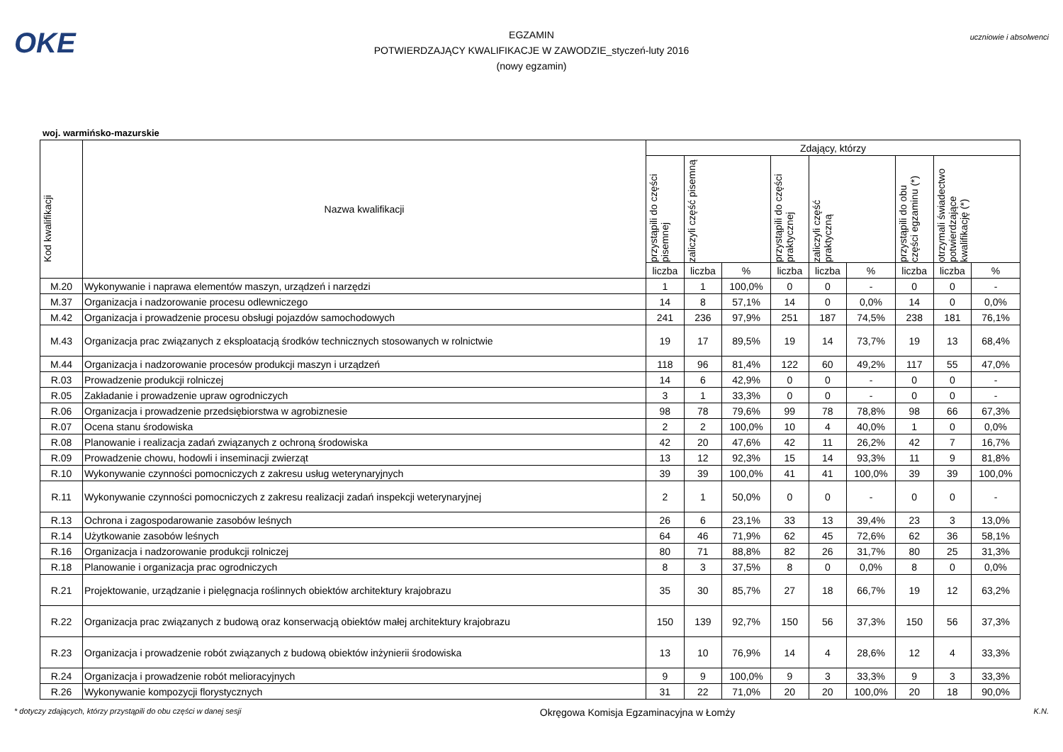OKE
EGZAMIN
POTWIERDZAJĄCY KWALIFIKACJE W ZAWODZIE_styczeń-luty 2016
(nowy egzamin)
uczniowie i absolwenci
woj. warmińsko-mazurskie
| Kod kwalifikacji | Nazwa kwalifikacji | Zdający, którzy | | | | | | | | |
| --- | --- | --- | --- | --- | --- | --- | --- | --- | --- | --- |
| | | przystąpili do części pisemnej | zaliczyli część pisemną | | przystąpili do części praktycznej | zaliczyli część praktyczną | | przystąpili do obu części egzaminu (*) | otrzymali świadectwo potwierdzające kwalifikację (*) | |
| | | liczba | liczba | % | liczba | liczba | % | liczba | liczba | % |
| M.20 | Wykonywanie i naprawa elementów maszyn, urządzeń i narzędzi | 1 | 1 | 100,0% | 0 | 0 | - | 0 | 0 | - |
| M.37 | Organizacja i nadzorowanie procesu odlewniczego | 14 | 8 | 57,1% | 14 | 0 | 0,0% | 14 | 0 | 0,0% |
| M.42 | Organizacja i prowadzenie procesu obsługi pojazdów samochodowych | 241 | 236 | 97,9% | 251 | 187 | 74,5% | 238 | 181 | 76,1% |
| M.43 | Organizacja prac związanych z eksploatacją środków technicznych stosowanych w rolnictwie | 19 | 17 | 89,5% | 19 | 14 | 73,7% | 19 | 13 | 68,4% |
| M.44 | Organizacja i nadzorowanie procesów produkcji maszyn i urządzeń | 118 | 96 | 81,4% | 122 | 60 | 49,2% | 117 | 55 | 47,0% |
| R.03 | Prowadzenie produkcji rolniczej | 14 | 6 | 42,9% | 0 | 0 | - | 0 | 0 | - |
| R.05 | Zakładanie i prowadzenie upraw ogrodniczych | 3 | 1 | 33,3% | 0 | 0 | - | 0 | 0 | - |
| R.06 | Organizacja i prowadzenie przedsiębiorstwa w agrobiznesie | 98 | 78 | 79,6% | 99 | 78 | 78,8% | 98 | 66 | 67,3% |
| R.07 | Ocena stanu środowiska | 2 | 2 | 100,0% | 10 | 4 | 40,0% | 1 | 0 | 0,0% |
| R.08 | Planowanie i realizacja zadań związanych z ochroną środowiska | 42 | 20 | 47,6% | 42 | 11 | 26,2% | 42 | 7 | 16,7% |
| R.09 | Prowadzenie chowu, hodowli i inseminacji zwierząt | 13 | 12 | 92,3% | 15 | 14 | 93,3% | 11 | 9 | 81,8% |
| R.10 | Wykonywanie czynności pomocniczych z zakresu usług weterynaryjnych | 39 | 39 | 100,0% | 41 | 41 | 100,0% | 39 | 39 | 100,0% |
| R.11 | Wykonywanie czynności pomocniczych z zakresu realizacji zadań inspekcji weterynaryjnej | 2 | 1 | 50,0% | 0 | 0 | - | 0 | 0 | - |
| R.13 | Ochrona i zagospodarowanie zasobów leśnych | 26 | 6 | 23,1% | 33 | 13 | 39,4% | 23 | 3 | 13,0% |
| R.14 | Użytkowanie zasobów leśnych | 64 | 46 | 71,9% | 62 | 45 | 72,6% | 62 | 36 | 58,1% |
| R.16 | Organizacja i nadzorowanie produkcji rolniczej | 80 | 71 | 88,8% | 82 | 26 | 31,7% | 80 | 25 | 31,3% |
| R.18 | Planowanie i organizacja prac ogrodniczych | 8 | 3 | 37,5% | 8 | 0 | 0,0% | 8 | 0 | 0,0% |
| R.21 | Projektowanie, urządzanie i pielęgnacja roślinnych obiektów architektury krajobrazu | 35 | 30 | 85,7% | 27 | 18 | 66,7% | 19 | 12 | 63,2% |
| R.22 | Organizacja prac związanych z budową oraz konserwacją obiektów małej architektury krajobrazu | 150 | 139 | 92,7% | 150 | 56 | 37,3% | 150 | 56 | 37,3% |
| R.23 | Organizacja i prowadzenie robót związanych z budową obiektów inżynierii środowiska | 13 | 10 | 76,9% | 14 | 4 | 28,6% | 12 | 4 | 33,3% |
| R.24 | Organizacja i prowadzenie robót melioracyjnych | 9 | 9 | 100,0% | 9 | 3 | 33,3% | 9 | 3 | 33,3% |
| R.26 | Wykonywanie kompozycji florystycznych | 31 | 22 | 71,0% | 20 | 20 | 100,0% | 20 | 18 | 90,0% |
* dotyczy zdających, którzy przystąpili do obu części w danej sesji Okręgowa Komisja Egzaminacyjna w Łomży K.N.